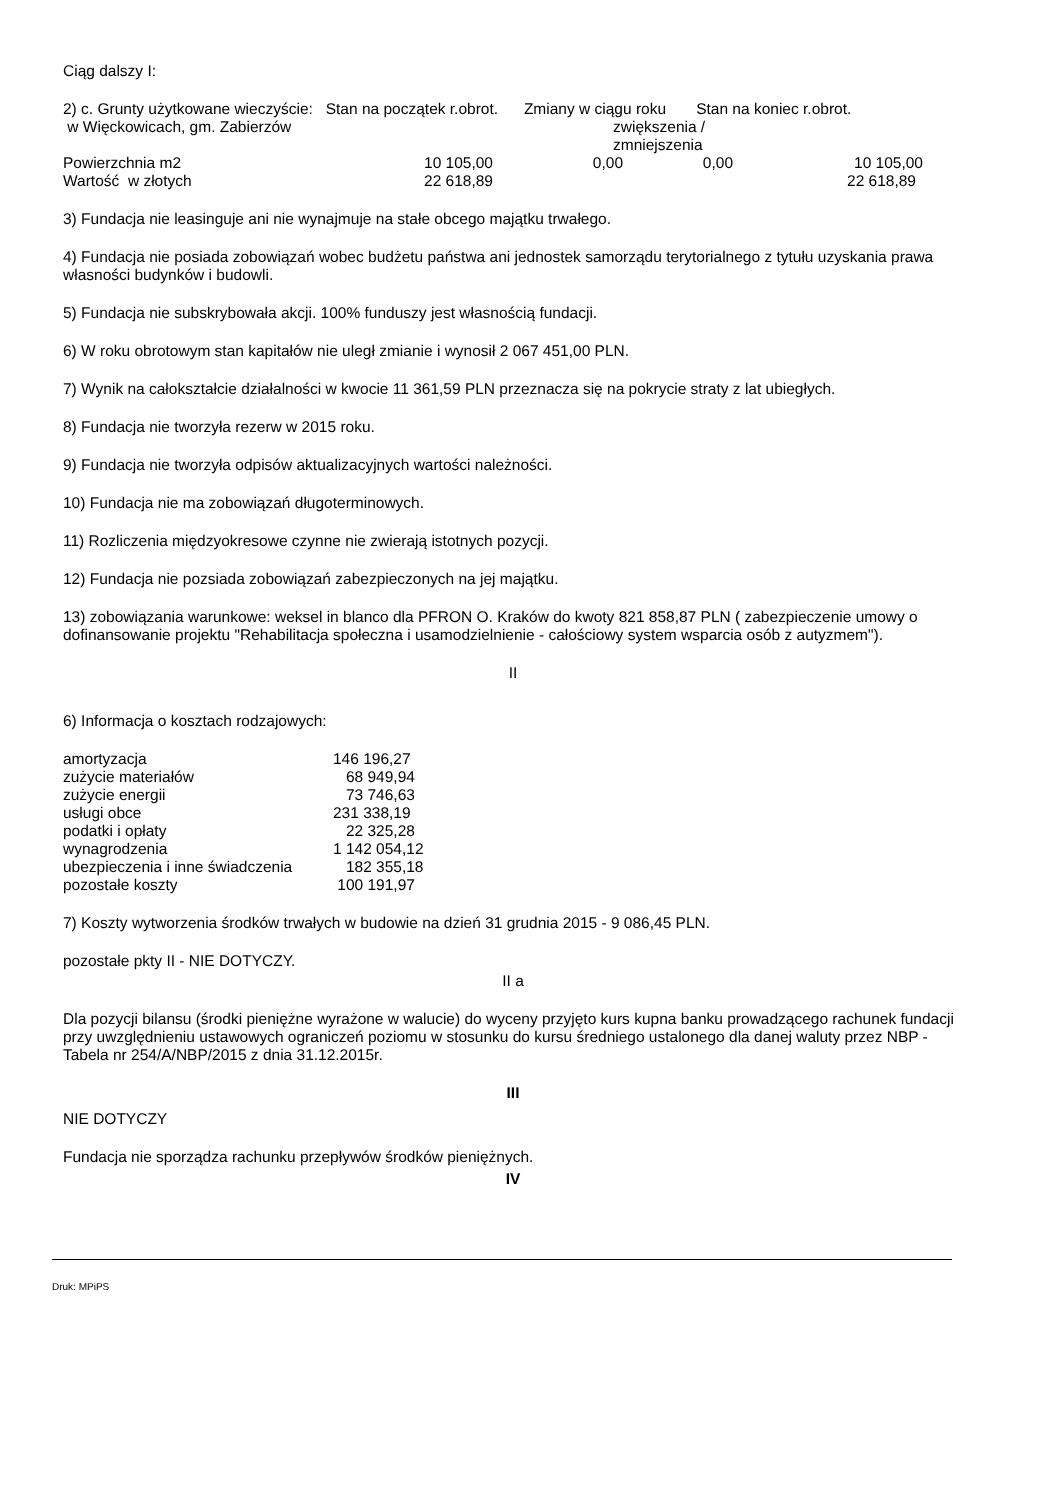Ciąg dalszy I:
2) c. Grunty użytkowane wieczyście: Stan na początek r.obrot. Zmiany w ciągu roku Stan na koniec r.obrot.
| w Więckowicach, gm. Zabierzów | | zwiększenia / zmniejszenia | | |
| Powierzchnia m2 | 10 105,00 | 0,00 | 0,00 | 10 105,00 |
| Wartość w złotych | 22 618,89 | | | 22 618,89 |
3) Fundacja nie leasinguje ani nie wynajmuje na stałe obcego majątku trwałego.
4) Fundacja nie posiada zobowiązań wobec budżetu państwa ani jednostek samorządu terytorialnego z tytułu uzyskania prawa własności budynków i budowli.
5) Fundacja nie subskrybowała akcji. 100% funduszy jest własnością fundacji.
6) W roku obrotowym stan kapitałów nie uległ zmianie i wynosił 2 067 451,00 PLN.
7) Wynik na całokształcie działalności w kwocie 11 361,59 PLN przeznacza się na pokrycie straty z lat ubiegłych.
8) Fundacja nie tworzyła rezerw w 2015 roku.
9) Fundacja nie tworzyła odpisów aktualizacyjnych wartości należności.
10) Fundacja nie ma zobowiązań długoterminowych.
11) Rozliczenia międzyokresowe czynne nie zwierają istotnych pozycji.
12) Fundacja nie pozsiada zobowiązań zabezpieczonych na jej majątku.
13) zobowiązania warunkowe: weksel in blanco dla PFRON O. Kraków do kwoty 821 858,87 PLN ( zabezpieczenie umowy o dofinansowanie projektu "Rehabilitacja społeczna i usamodzielnienie - całościowy system wsparcia osób z autyzmem").
II
6) Informacja o kosztach rodzajowych:
| amortyzacja | 146 196,27 |
| zużycie materiałów | 68 949,94 |
| zużycie energii | 73 746,63 |
| usługi obce | 231 338,19 |
| podatki i opłaty | 22 325,28 |
| wynagrodzenia | 1 142 054,12 |
| ubezpieczenia i inne świadczenia | 182 355,18 |
| pozostałe koszty | 100 191,97 |
7) Koszty wytworzenia środków trwałych w budowie na dzień 31 grudnia 2015 - 9 086,45 PLN.
pozostałe pkty II - NIE DOTYCZY.
II a
Dla pozycji bilansu (środki pieniężne wyrażone w walucie) do wyceny przyjęto kurs kupna banku prowadzącego rachunek fundacji przy uwzględnieniu ustawowych ograniczeń poziomu w stosunku do kursu średniego ustalonego dla danej waluty przez NBP - Tabela nr 254/A/NBP/2015 z dnia 31.12.2015r.
III
NIE DOTYCZY
Fundacja nie sporządza rachunku przepływów środków pieniężnych.
IV
Druk: MPiPS